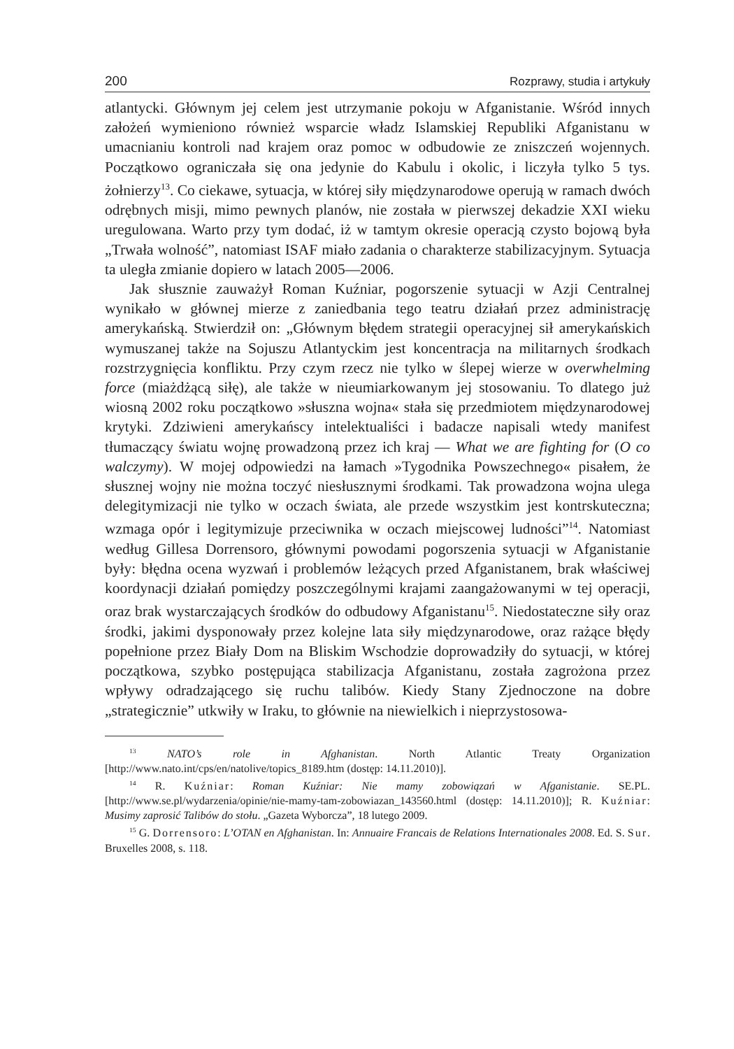200 Rozprawy, studia i artykuły
atlantycki. Głównym jej celem jest utrzymanie pokoju w Afganistanie. Wśród innych założeń wymieniono również wsparcie władz Islamskiej Republiki Afganistanu w umacnianiu kontroli nad krajem oraz pomoc w odbudowie ze zniszczeń wojennych. Początkowo ograniczała się ona jedynie do Kabulu i okolic, i liczyła tylko 5 tys. żołnierzy<sup>13</sup>. Co ciekawe, sytuacja, w której siły międzynarodowe operują w ramach dwóch odrębnych misji, mimo pewnych planów, nie została w pierwszej dekadzie XXI wieku uregulowana. Warto przy tym dodać, iż w tamtym okresie operacją czysto bojową była „Trwała wolność”, natomiast ISAF miało zadania o charakterze stabilizacyjnym. Sytuacja ta uległa zmianie dopiero w latach 2005—2006.
Jak słusznie zauważył Roman Kuźniar, pogorszenie sytuacji w Azji Centralnej wynikało w głównej mierze z zaniedbania tego teatru działań przez administrację amerykańską. Stwierdził on: „Głównym błędem strategii operacyjnej sił amerykańskich wymuszanej także na Sojuszu Atlantyckim jest koncentracja na militarnych środkach rozstrzygnięcia konfliktu. Przy czym rzecz nie tylko w ślepej wierze w overwhelming force (miażdżącą siłę), ale także w nieumiarkowanym jej stosowaniu. To dlatego już wiosną 2002 roku początkowo »słuszna wojna« stała się przedmiotem międzynarodowej krytyki. Zdziwieni amerykańscy intelektualiści i badacze napisali wtedy manifest tłumaczący światu wojnę prowadzoną przez ich kraj — What we are fighting for (O co walczymy). W mojej odpowiedzi na łamach »Tygodnika Powszechnego« pisałem, że słusznej wojny nie można toczyć niesłusznymi środkami. Tak prowadzona wojna ulega delegitymizacji nie tylko w oczach świata, ale przede wszystkim jest kontrskuteczna; wzmaga opór i legitymizuje przeciwnika w oczach miejscowej ludności”<sup>14</sup>. Natomiast według Gillesa Dorrensoro, głównymi powodami pogorszenia sytuacji w Afganistanie były: błędna ocena wyzwań i problemów leżących przed Afganistanem, brak właściwej koordynacji działań pomiędzy poszczególnymi krajami zaangażowanymi w tej operacji, oraz brak wystarczających środków do odbudowy Afganistanu<sup>15</sup>. Niedostateczne siły oraz środki, jakimi dysponowały przez kolejne lata siły międzynarodowe, oraz rażące błędy popełnione przez Biały Dom na Bliskim Wschodzie doprowadziły do sytuacji, w której początkowa, szybko postępująca stabilizacja Afganistanu, została zagrożona przez wpływy odradzającego się ruchu talibów. Kiedy Stany Zjednoczone na dobre „strategicznie” utkwiły w Iraku, to głównie na niewielkich i nieprzystosowa-
<sup>13</sup> NATO’s role in Afghanistan. North Atlantic Treaty Organization [http://www.nato.int/cps/en/natolive/topics_8189.htm (dostęp: 14.11.2010)].
<sup>14</sup> R. Kuźniar: Roman Kuźniar: Nie mamy zobowiązań w Afganistanie. SE.PL. [http://www.se.pl/wydarzenia/opinie/nie-mamy-tam-zobowiazan_143560.html (dostęp: 14.11.2010)]; R. Kuźniar: Musimy zaprosić Talibów do stołu. „Gazeta Wyborcza”, 18 lutego 2009.
<sup>15</sup> G. Dorrensoro: L’OTAN en Afghanistan. In: Annuaire Francais de Relations Internationales 2008. Ed. S. Sur. Bruxelles 2008, s. 118.